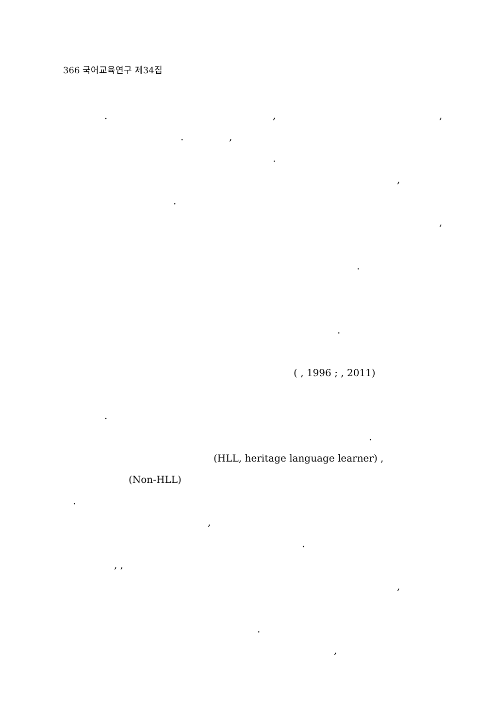366 국어교육연구 제34집
. , ,
. , . ,
. ,
.
.
( , 1996 ; , 2011)
. .
(HLL, heritage language learner) ,
(Non-HLL)
. , .
, , ,
. ,